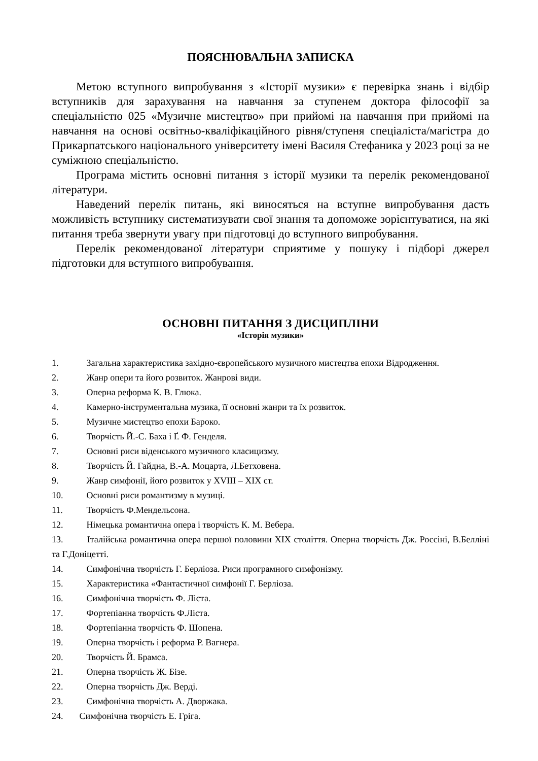ПОЯСНЮВАЛЬНА ЗАПИСКА
Метою вступного випробування з «Історії музики» є перевірка знань і відбір вступників для зарахування на навчання за ступенем доктора філософії за спеціальністю 025 «Музичне мистецтво» при прийомі на навчання при прийомі на навчання на основі освітньо-кваліфікаційного рівня/ступеня спеціаліста/магістра до Прикарпатського національного університету імені Василя Стефаника у 2023 році за не суміжною спеціальністю.
Програма містить основні питання з історії музики та перелік рекомендованої літератури.
Наведений перелік питань, які виносяться на вступне випробування дасть можливість вступнику систематизувати свої знання та допоможе зорієнтуватися, на які питання треба звернути увагу при підготовці до вступного випробування.
Перелік рекомендованої літератури сприятиме у пошуку і підборі джерел підготовки для вступного випробування.
ОСНОВНІ ПИТАННЯ З ДИСЦИПЛІНИ
«Історія музики»
1. Загальна характеристика західно-європейського музичного мистецтва епохи Відродження.
2. Жанр опери та його розвиток. Жанрові види.
3. Оперна реформа К. В. Глюка.
4. Камерно-інструментальна музика, її основні жанри та їх розвиток.
5. Музичне мистецтво епохи Бароко.
6. Творчість Й.-С. Баха і Ґ. Ф. Генделя.
7. Основні риси віденського музичного класицизму.
8. Творчість Й. Гайдна, В.-А. Моцарта, Л.Бетховена.
9. Жанр симфонії, його розвиток у XVIII – XIX ст.
10. Основні риси романтизму в музиці.
11. Творчість Ф.Мендельсона.
12. Німецька романтична опера і творчість К. М. Вебера.
13. Італійська романтична опера першої половини XIX століття. Оперна творчість Дж. Россіні, В.Белліні та Г.Доніцетті.
14. Симфонічна творчість Г. Берліоза. Риси програмного симфонізму.
15. Характеристика «Фантастичної симфонії Г. Берліоза.
16. Симфонічна творчість Ф. Ліста.
17. Фортепіанна творчість Ф.Ліста.
18. Фортепіанна творчість Ф. Шопена.
19. Оперна творчість і реформа Р. Вагнера.
20. Творчість Й. Брамса.
21. Оперна творчість Ж. Бізе.
22. Оперна творчість Дж. Верді.
23. Симфонічна творчість А. Дворжака.
24. Симфонічна творчість Е. Гріга.